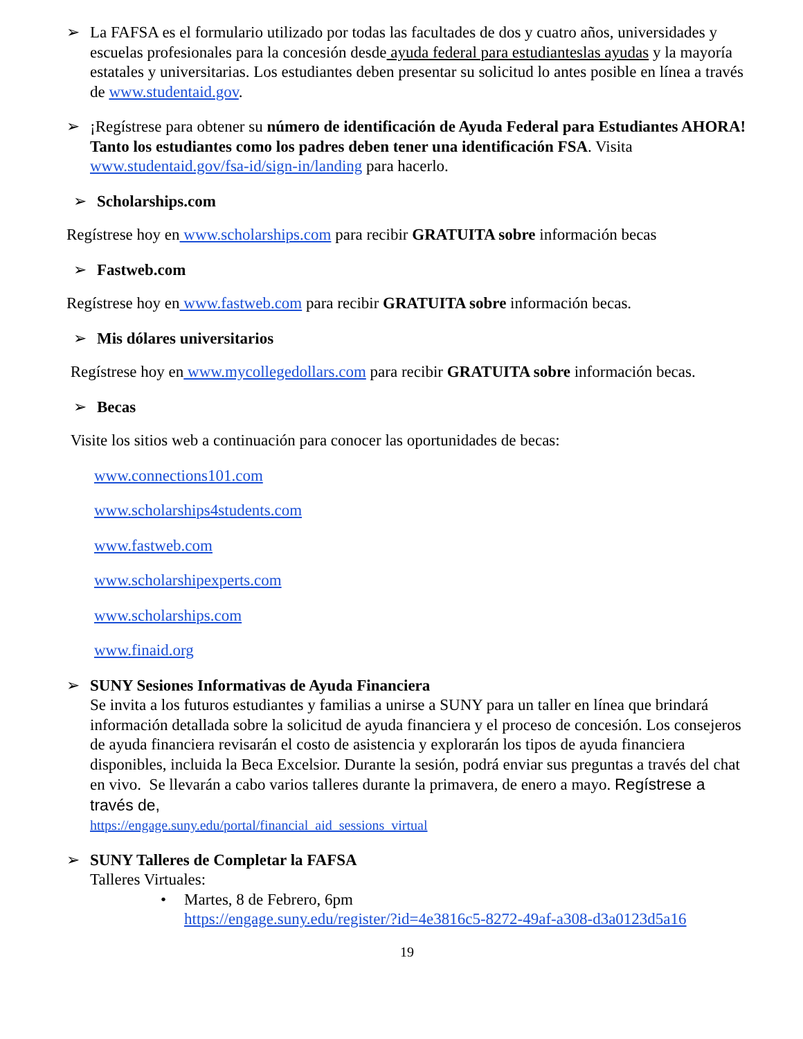➢ La FAFSA es el formulario utilizado por todas las facultades de dos y cuatro años, universidades y escuelas profesionales para la concesión desde ayuda federal para estudianteslas ayudas y la mayoría estatales y universitarias. Los estudiantes deben presentar su solicitud lo antes posible en línea a través de www.studentaid.gov.
➢ ¡Regístrese para obtener su número de identificación de Ayuda Federal para Estudiantes AHORA! Tanto los estudiantes como los padres deben tener una identificación FSA. Visita www.studentaid.gov/fsa-id/sign-in/landing para hacerlo.
➢ Scholarships.com
Regístrese hoy en www.scholarships.com para recibir GRATUITA sobre información becas
➢ Fastweb.com
Regístrese hoy en www.fastweb.com para recibir GRATUITA sobre información becas.
➢ Mis dólares universitarios
Regístrese hoy en www.mycollegedollars.com para recibir GRATUITA sobre información becas.
➢ Becas
Visite los sitios web a continuación para conocer las oportunidades de becas:
www.connections101.com
www.scholarships4students.com
www.fastweb.com
www.scholarshipexperts.com
www.scholarships.com
www.finaid.org
➢ SUNY Sesiones Informativas de Ayuda Financiera
Se invita a los futuros estudiantes y familias a unirse a SUNY para un taller en línea que brindará información detallada sobre la solicitud de ayuda financiera y el proceso de concesión. Los consejeros de ayuda financiera revisarán el costo de asistencia y explorarán los tipos de ayuda financiera disponibles, incluida la Beca Excelsior. Durante la sesión, podrá enviar sus preguntas a través del chat en vivo. Se llevarán a cabo varios talleres durante la primavera, de enero a mayo. Regístrese a través de,
https://engage.suny.edu/portal/financial_aid_sessions_virtual
➢ SUNY Talleres de Completar la FAFSA
Talleres Virtuales:
• Martes, 8 de Febrero, 6pm
https://engage.suny.edu/register/?id=4e3816c5-8272-49af-a308-d3a0123d5a16
19